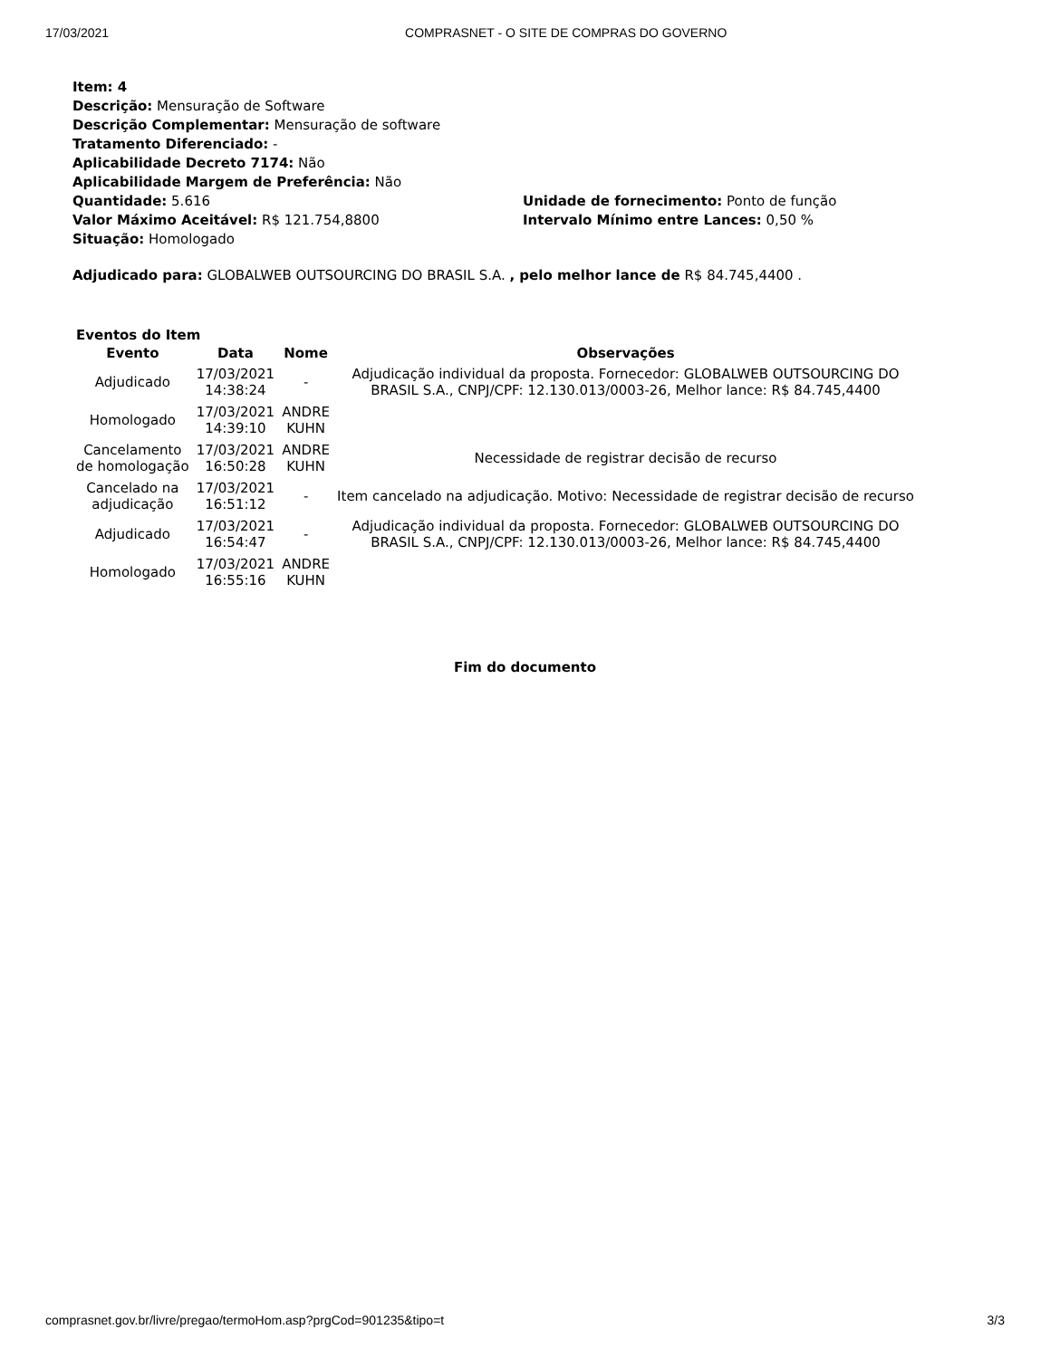17/03/2021 COMPRASNET - O SITE DE COMPRAS DO GOVERNO
Item: 4
Descrição: Mensuração de Software
Descrição Complementar: Mensuração de software
Tratamento Diferenciado: -
Aplicabilidade Decreto 7174: Não
Aplicabilidade Margem de Preferência: Não
Quantidade: 5.616 Unidade de fornecimento: Ponto de função
Valor Máximo Aceitável: R$ 121.754,8800 Intervalo Mínimo entre Lances: 0,50 %
Situação: Homologado
Adjudicado para: GLOBALWEB OUTSOURCING DO BRASIL S.A. , pelo melhor lance de R$ 84.745,4400 .
Eventos do Item
| Evento | Data | Nome | Observações |
| --- | --- | --- | --- |
| Adjudicado | 17/03/2021 14:38:24 | - | Adjudicação individual da proposta. Fornecedor: GLOBALWEB OUTSOURCING DO BRASIL S.A., CNPJ/CPF: 12.130.013/0003-26, Melhor lance: R$ 84.745,4400 |
| Homologado | 17/03/2021 14:39:10 | ANDRE KUHN | |
| Cancelamento de homologação | 17/03/2021 16:50:28 | ANDRE KUHN | Necessidade de registrar decisão de recurso |
| Cancelado na adjudicação | 17/03/2021 16:51:12 | - | Item cancelado na adjudicação. Motivo: Necessidade de registrar decisão de recurso |
| Adjudicado | 17/03/2021 16:54:47 | - | Adjudicação individual da proposta. Fornecedor: GLOBALWEB OUTSOURCING DO BRASIL S.A., CNPJ/CPF: 12.130.013/0003-26, Melhor lance: R$ 84.745,4400 |
| Homologado | 17/03/2021 16:55:16 | ANDRE KUHN | |
Fim do documento
comprasnet.gov.br/livre/pregao/termoHom.asp?prgCod=901235&tipo=t 3/3